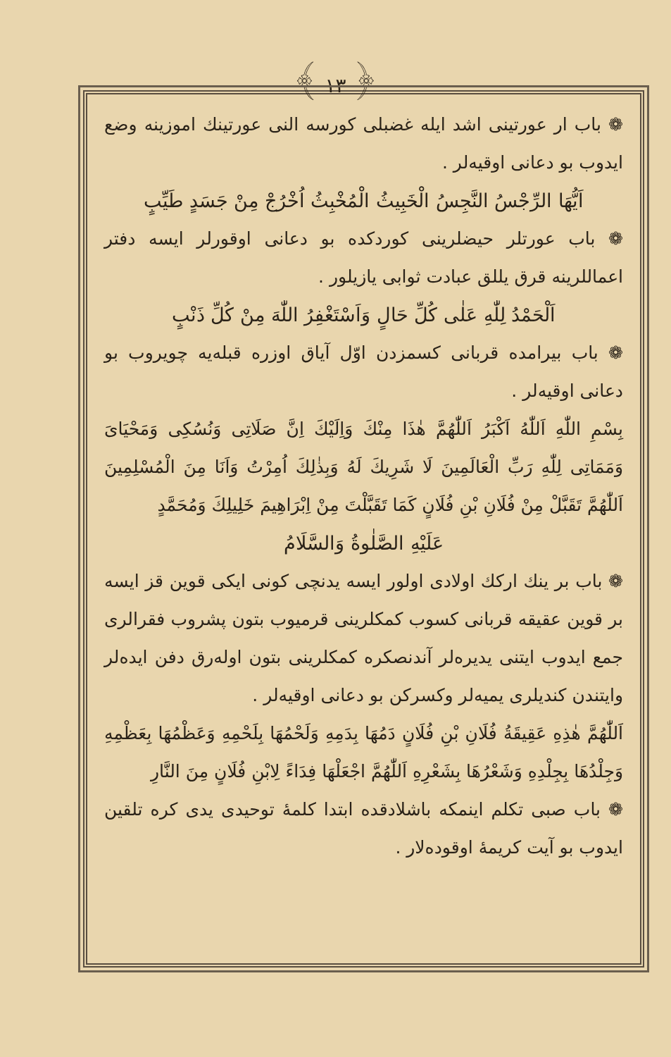﴾ ١٣ ﴿
❁ باب ار عورتینی اشد ایله غضبلی کورسه النی عورتینك اموزینه وضع ایدوب بو دعانی اوقیه‌لر .
اَیُّهَا الرِّجْسُ النَّجِسُ الْخَبِیثُ الْمُخْبِثُ اُخْرُجْ مِنْ جَسَدٍ طَیِّبٍ
❁ باب عورتلر حیضلرینی کوردکده بو دعانی اوقورلر ایسه دفتر اعماللرینه قرق یللق عبادت ثوابی یازیلور .
اَلْحَمْدُ لِلّٰهِ عَلٰی كُلِّ حَالٍ وَاَسْتَغْفِرُ اللّٰهَ مِنْ كُلِّ ذَنْبٍ
❁ باب بیرامده قربانی کسمزدن اوّل آیاق اوزره قبله‌یه چویروب بو دعانی اوقیه‌لر .
بِسْمِ اللّٰهِ اَللّٰهُ اَكْبَرُ اَللّٰهُمَّ هٰذَا مِنْكَ وَاِلَیْكَ اِنَّ صَلَاتِی وَنُسُكِی وَمَحْیَایَ وَمَمَاتِی لِلّٰهِ رَبِّ الْعَالَمِینَ لَا شَرِیكَ لَهُ وَبِذٰلِكَ اُمِرْتُ وَاَنَا مِنَ الْمُسْلِمِینَ اَللّٰهُمَّ تَقَبَّلْ مِنْ فُلَانِ بْنِ فُلَانٍ كَمَا تَقَبَّلْتَ مِنْ اِبْرَاهِیمَ خَلِیلِكَ وَمُحَمَّدٍ
عَلَیْهِ الصَّلٰوةُ وَالسَّلَامُ
❁ باب بر ینك ارکك اولادی اولور ایسه یدنچی کونی ایکی قوین قز ایسه بر قوین عقیقه قربانی کسوب کمکلرینی قرمیوب بتون پشروب فقرالری جمع ایدوب ایتنی یدیره‌لر آندنصکره کمکلرینی بتون اوله‌رق دفن ایده‌لر وایتندن کندیلری یمیه‌لر وکسرکن بو دعانی اوقیه‌لر .
اَللّٰهُمَّ هٰذِهِ عَقِیقَةُ فُلَانِ بْنِ فُلَانٍ دَمُهَا بِدَمِهِ وَلَحْمُهَا بِلَحْمِهِ وَعَظْمُهَا بِعَظْمِهِ وَجِلْدُهَا بِجِلْدِهِ وَشَعْرُهَا بِشَعْرِهِ اَللّٰهُمَّ اجْعَلْهَا فِدَاءً لِابْنِ فُلَانٍ مِنَ النَّارِ
❁ باب صبی تکلم اینمکه باشلادقده ابتدا کلمهٔ توحیدی یدی کره تلقین ایدوب بو آیت کریمهٔ اوقوده‌لار .